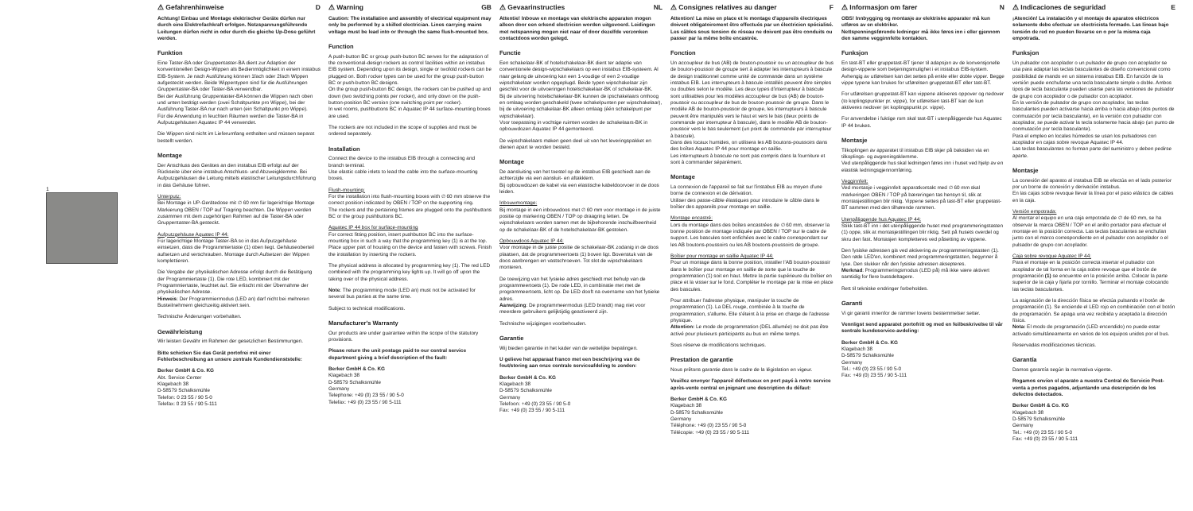1
⚠ Gefahrenhinweise D
Achtung! Einbau und Montage elektrischer Geräte dürfen nur durch eine Elektrofachkraft erfolgen. Netzspannungsführende Leitungen dürfen nicht in oder durch die gleiche Up-Dose geführt werden.
Funktion
Eine Taster-BA oder Gruppentaster-BA dient zur Adaption der konventionellen Design-Wippen als Bedienmöglichkeit in einem instabus EIB-System. Je nach Ausführung können 1fach oder 2fach Wippen aufgesteckt werden. Beide Wippentypen sind für die Ausführungen Gruppentaster-BA oder Taster-BA verwendbar.
Bei der Ausführung Gruppentaster-BA können die Wippen nach oben und unten betätigt werden (zwei Schaltpunkte pro Wippe), bei der Ausführung Taster-BA nur nach unten (ein Schaltpunkt pro Wippe).
Für die Anwendung in feuchten Räumen werden die Taster-BA in Aufputzgehäusen Aquatec IP 44 verwendet.
Die Wippen sind nicht im Lieferumfang enthalten und müssen separat bestellt werden.
Montage
Der Anschluss des Gerätes an den instabus EIB erfolgt auf der Rückseite über eine instabus Anschluss- und Abzweigklemme. Bei Aufputzgehäusen die Leitung mittels elastischer Leitungsdurchführung in das Gehäuse führen.
Unterputz:
Bei Montage in UP-Gerätedose mit ∅ 60 mm für lagerichtige Montage Markierung OBEN / TOP auf Tragring beachten. Die Wippen werden zusammen mit dem zugehörigen Rahmen auf die Taster-BA oder Gruppentaster-BA gesteckt.
Aufputzgehäuse Aquatec IP 44:
Für lagerichtige Montage Taster-BA so in das Aufputzgehäuse einsetzen, dass die Programmiertaste (1) oben liegt. Gehäuseoberteil aufsetzen und verschrauben. Montage durch Aufsetzen der Wippen komplettieren.
Die Vergabe der physikalischen Adresse erfolgt durch die Betätigung der Programmiertaste (1). Die rote LED, kombiniert mit der Programmiertaste, leuchtet auf. Sie erlischt mit der Übernahme der physikalischen Adresse.
Hinweis: Der Programmiermodus (LED an) darf nicht bei mehreren Busteilnehmern gleichzeitig aktiviert sein.
Technische Änderungen vorbehalten.
Gewährleistung
Wir leisten Gewähr im Rahmen der gesetzlichen Bestimmungen.
Bitte schicken Sie das Gerät portofrei mit einer Fehlerbeschreibung an unsere zentrale Kundendienststelle:
Berker GmbH & Co. KG
Abt. Service Center
Klagebach 38
D-58579 Schalksmühle
Telefon: 0 23 55 / 90 5-0
Telefax: 0 23 55 / 90 5-111
⚠ Warning GB
Caution: The installation and assembly of electrical equipment may only be performed by a skilled electrician. Lines carrying mains voltage must be lead into or through the same flush-mounted box.
Function
A push-button BC or group push-button BC serves for the adaptation of the conventional-design rockers as control facilities within an instabus EIB system. Depending upon its design, single or twofold rockers can be plugged on. Both rocker types can be used for the group push-button BC or push-button BC designs.
On the group push-button BC design, the rockers can be pushed up and down (two switching points per rocker), and only down on the push-button-position BC version (one switching point per rocker).
In wet rooms, pushbuttons BC in Aquatec IP 44 surface-mounting boxes are used.
The rockers are not included in the scope of supplies and must be ordered separately.
Installation
Connect the device to the instabus EIB through a connecting and branch terminal.
Use elastic cable inlets to lead the cable into the surface-mounting boxes.
Flush-mounting:
For the installation into flush-mounting boxes with ∅ 60 mm observe the correct position indicated by OBEN / TOP on the supporting ring.
The rockers and the pertaining frames are plugged onto the pushbuttons BC or the group pushbuttons BC.
Aquatec IP 44 box for surface-mounting
For correct fitting position, insert pushbutton BC into the surface-mounting box in such a way that the programming key (1) is at the top.
Place upper part of housing on the device and fasten with screws. Finish the installation by inserting the rockers.
The physical address is allocated by programming key (1). The red LED combined with the programming key lights up. It will go off upon the taking over of the physical address.
Note: The programming mode (LED an) must not be activated for several bus parties at the same time.
Subject to technical modifications.
Manufacturer's Warranty
Our products are under guarantee within the scope of the statutory provisions.
Please return the unit postage paid to our central service department giving a brief description of the fault:
Berker GmbH & Co. KG
Klagebach 38
D-58579 Schalksmühle
Germany
Telephone: +49 (0) 23 55 / 90 5-0
Telefax: +49 (0) 23 55 / 90 5-111
⚠ Gevaarinstructies NL
Attentie! Inbouw en montage van elektrische apparaten mogen alleen door een erkend electricien worden uitgevoerd. Leidingen met netspanning mogen niet naar of door dezelfde verzonken contactdoos worden gelegd.
Functie
Een schakelaar-BK of hotelschakelaar-BK dient ter adaptie van conventionele design-wipschakelaars op een instabus EIB-systeem. Al naar gelang de uitvoering kan een 1-voudige of een 2-voudige wipschakelaar worden opgeplugd. Beide typen wipschakelaar zijn geschikt voor de uitvoeringen hotelschakelaar-BK of schakelaar-BK.
Bij de uitvoering hotelschakelaar-BK kunnen de ipschakelaars omhoog en omlaag worden geschakeld (twee schakelpunten per wipschakelaar), bij de uitvoering schakelaar-BK alleen omlaag (één schakelpunt per wipschakelaar).
Voor toepassing in vochtige ruimten worden de schakelaars-BK in opbouwdozen Aquatec IP 44 gemonteerd.
De wipschakelaars maken geen deel uit van het leveringspakket en dienen apart te worden besteld.
Montage
De aansluiting van het toestel op de instabus EIB geschiedt aan de achterzijde via een aansluit- en aftakklem.
Bij opbouwdozen de kabel via een elastische kabeldoorvoer in de doos leiden.
Inbouwmontage:
Bij montage in een inbouwdoos met ∅ 60 mm voor montage in de juiste positie op markering OBEN / TOP op draagring letten. De wipschakelaars worden samen met de bijbehorende inschuifbeenheid op de schakelaar-BK of de hotelschakelaar-BK gestoken.
Opbouwdoos Aquatec IP 44:
Voor montage in de juiste positie de schakelaar-BK zodanig in de doos plaatsen, dat de programmeertoets (1) boven ligt. Bovenstuk van de doos aanbrengen en vastschroeven. Tot slot de wipschakelaars monteren.
De toewijzing van het fysieke adres geschiedt met behulp van de programmeertoets (1). De rode LED, in combinatie met met de programmeertoets, licht op. De LED dooft na overname van het fysieke adres.
Aanwijzing: De programmeermodus (LED brandt) mag niet voor meerdere gebruikers gelijktijdig geactiveerd zijn.
Technische wijzigingen voorbehouden.
Garantie
Wij bieden garantie in het kader van de wettelijke bepalingen.
U gelieve het apparaat franco met een beschrijving van de fout/storing aan onze centrale serviceafdeling te zenden:
Berker GmbH & Co. KG
Klagebach 38
D-58579 Schalksmühle
Germany
Telefoon: +49 (0) 23 55 / 90 5-0
Fax: +49 (0) 23 55 / 90 5-111
⚠ Consignes relatives au danger F
Attention! La mise en place et le montage d'appareils électriques doivent obligatoirement être effectués par un électricien spécialisé. Les câbles sous tension de réseau ne doivent pas être conduits ou passer par la même boîte encastrée.
Fonction
Un accoupleur de bus (AB) de bouton-poussoir ou un accoupleur de bus de bouton-poussoir de groupe sert à adapter les interrupteurs à bascule de design traditionnel comme unité de commande dans un système instabus EIB. Les interrupteurs à bascule installés peuvent être simples ou doubles selon le modèle. Les deux types d'interrupteur à bascule sont utilisables pour les modèles accoupleur de bus (AB) de bouton-poussoir ou accoupleur de bus de bouton-poussoir de groupe. Dans le modèle AB de bouton-poussoir de groupe, les interrupteurs à bascule peuvent être manipulés vers le haut et vers le bas (deux points de commande par interrupteur à bascule), dans le modèle AB de bouton-poussoir vers le bas seulement (un point de commande par interrupteur à bascule).
Dans des locaux humides, on utilisera les AB boutons-poussoirs dans des boîtes Aquatec IP 44 pour montage en saillie.
Les interrupteurs à bascule ne sont pas compris dans la fourniture et sont à commander séparément.
Montage
La connexion de l'appareil se fait sur l'instabus EIB au moyen d'une borne de connexion et de dérivation.
Utiliser des passe-câble élastiques pour introduire le câble dans le boîtier des appareils pour montage en saillie.
Montage encastré:
Lors du montage dans des boîtes encastrées de ∅ 60 mm, observer la bonne position de montage indiquée par OBEN / TOP sur le cadre de support. Les bascules sont enfichées avec le cadre correspondant sur les AB boutons-poussoirs ou les AB boutons-poussoirs de groupe.
Boîtier pour montage en saillie Aquatec IP 44:
Pour un montage dans la bonne position, installer l'AB bouton-poussoir dans le boîtier pour montage en saillie de sorte que la touche de programmation (1) soit en haut. Mettre la partie supérieure du boîtier en place et la visser sur le fond. Compléter le montage par la mise en place des bascules.
Pour attribuer l'adresse physique, manipuler la touche de programmation (1). La DEL rouge, combinée à la touche de programmation, s'allume. Elle s'éteint à la prise en charge de l'adresse physique.
Attention: Le mode de programmation (DEL allumée) ne doit pas être activé pour plusieurs participants au bus en même temps.
Sous réserve de modifications techniques.
Prestation de garantie
Nous prêtons garantie dans le cadre de la législation en vigeur.
Veuillez envoyer l'appareil défectueux en port payé à notre service après-vente central en joignant une description du défaut:
Berker GmbH & Co. KG
Klagebach 38
D-58579 Schalksmühle
Germany
Téléphone: +49 (0) 23 55 / 90 5-0
Télécopie: +49 (0) 23 55 / 90 5-111
⚠ Informasjon om farer N
OBS! Innbygging og montasje av elektriske apparater må kun utføres av en elektriker.
Nettspenningsførende ledninger må ikke føres inn i eller gjennom den samme vegginnfelte kontakten.
Funksjon
En tast-BT eller gruppetast-BT tjener til adapsjon av de konvensjonelle design-vippene som betjeningsmulighet i et instabus EIB-system. Avhengig av utførelsen kan det settes på enkle eller doble vipper. Begge vippe typene kan brukes for utførelsen gruppetast-BT eller tast-BT.
For utførelsen gruppetast-BT kan vippene aktiveres oppover og nedover (to koplingspunkter pr. vippe), for utførelsen tast-BT kan de kun aktiveres nedover (et koplingspunkt pr. vippe).
For anvendelse i fuktige rom skal tast-BT i utenpåliggende hus Aquatec IP 44 brukes.
Montasje
Tilkoplingen av apparatet til instabus EIB skjer på baksiden via en tilkoplings- og avgreningsklemme.
Ved utenpåliggende hus skal ledningen føres inn i huset ved hjelp av en elastisk ledningsgjennomføring.
Vegginnfelt:
Ved montasje i vegginnfelt apparatkontakt med ∅ 60 mm skal markeringen OBEN / TOP på bæreringen tas hensyn til, slik at montasjestillingen blir riktig. Vippene settes på tast-BT eller gruppetast-BT sammen med den tilhørende rammen.
Utenpåliggende hus Aquatec IP 44:
Stikk tast-BT inn i det utenpåliggende huset med programmeringstasten (1) oppe, slik at montasjestillingen blir riktig. Sett på husets overdel og skru den fast. Montasjen kompletteres ved påsetting av vippene.
Den fysiske adressen gis ved aktivering av programmeringstasten (1). Den røde LED'en, kombinert med programmeringstasten, begynner å lyse. Den slukker når den fysiske adressen aksepteres.
Merknad: Programmeringsmodus (LED på) må ikke være aktivert samtidig for flere bussdeltagere.
Rett til tekniske endringer forbeholdes.
Garanti
Vi gir garanti innenfor de rammer lovens bestemmelser setter.
Vennligst send apparatet portofritt og med en feilbeskrivelse til vår sentrale kundeservice-avdeling:
Berker GmbH & Co. KG
Klagebach 38
D-58579 Schalksmühle
Germany
Tel.: +49 (0) 23 55 / 90 5-0
Fax: +49 (0) 23 55 / 90 5-111
⚠ Indicaciones de seguridad E
¡Atención! La instalación y el montaje de aparatos eléctricos solamente debe efectuar un electricista formado. Las líneas bajo tensión de red no pueden llevarse en o por la misma caja empotrada.
Funksjon
Un pulsador con acoplador o un pulsador de grupo con acoplador se usa para adaptar las teclas basculantes de diseño convencional como posibilidad de mando en un sistema instabus EIB. En función de la versión puede enchufarse una tecla basculante simple o doble. Ambos tipos de tecla basculante pueden usarse para las versiones de pulsador de grupo con acoplador o de pulsador con acoplador.
En la versión de pulsador de grupo con acoplador, las teclas basculantes pueden activarse hacia arriba o hacia abajo (dos puntos de conmutación por tecla basculante), en la versión con pulsador con acoplador, se puede activar la tecla solamente hacia abajo (un punto de conmutación por tecla basculante).
Para el empleo en locales húmedos se usan los pulsadores con acoplador en cajas sobre revoque Aquatec IP 44.
Las teclas basculantes no forman parte del suministro y deben pedirse aparte.
Montasje
La conexión del aparato al instabus EIB se efectúa en el lado posterior por un borne de conexión y derivación instabus.
En las cajas sobre revoque llevar la línea por el paso elástico de cables en la caja.
Versión empotrada:
Al montar el equipo en una caja empotrada de ∅ de 60 mm, se ha observar la marca OBEN / TOP en el anillo portador para efectuar el montaje en la posición correcta. Las teclas basculantes se enchufan junto con el marco correspondiente en el pulsador con acoplador o el pulsador de grupo con acoplador.
Caja sobre revoque Aquatec IP 44:
Para el montaje en la posición correcta insertar el pulsador con acoplador de tal forma en la caja sobre revoque que el botón de programación (1) se encuentre en la posición arriba. Colocar la parte superior de la caja y fijarla por tornillo. Terminar el montaje colocando las teclas basculantes.
La asignación de la dirección física se efectúa pulsando el botón de programación (1). Se enciende el LED rojo en combinación con el botón de programación. Se apaga una vez recibida y aceptada la dirección física.
Nota: El modo de programación (LED encendido) no puede estar activado simultáneamente en varios de los equipos unidos por el bus.
Reservadas modificaciones técnicas.
Garantía
Damos garantía según la normativa vigente.
Rogamos envíen el aparato a nuestra Central de Servicio Post-venta a portes pagados, adjuntando una descripción de los defectos detectados.
Berker GmbH & Co. KG
Klagebach 38
D-58579 Schalksmühle
Germany
Tel.: +49 (0) 23 55 / 90 5-0
Fax: +49 (0) 23 55 / 90 5-111